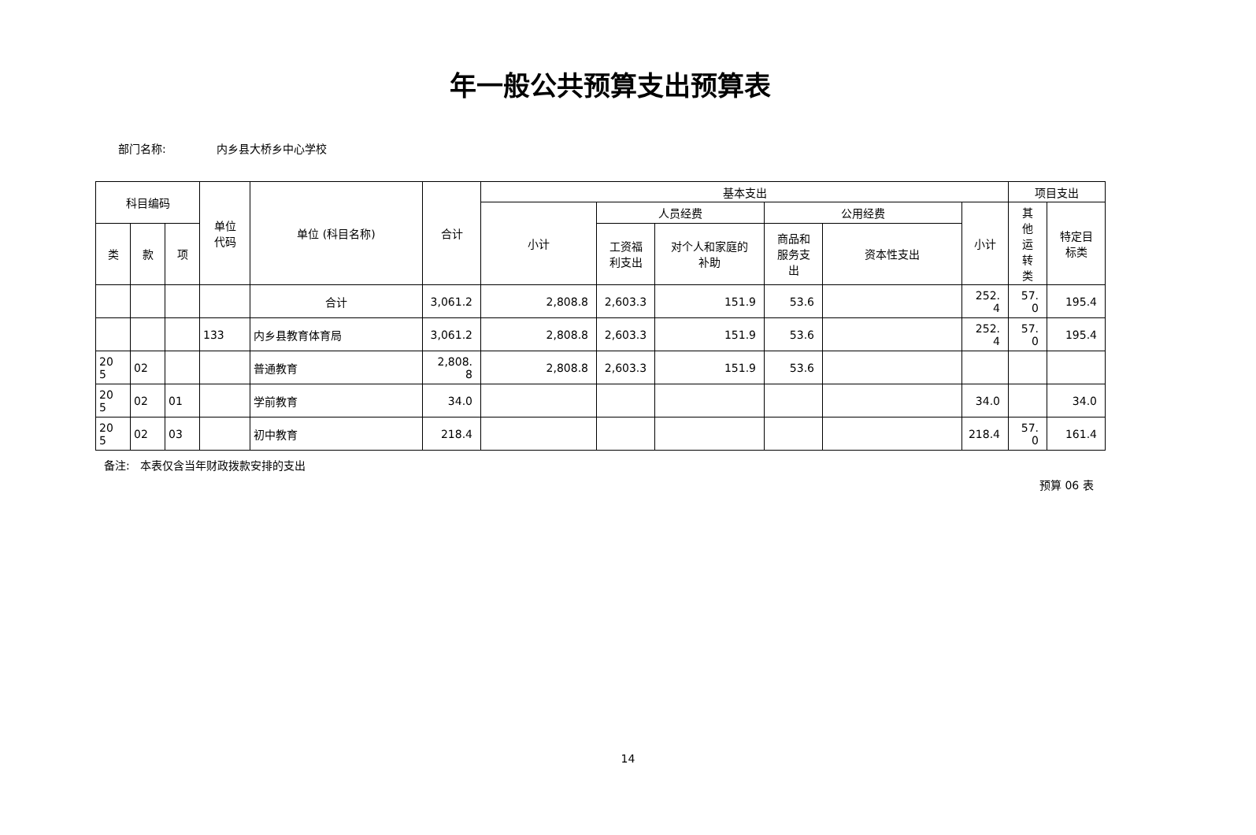年一般公共预算支出预算表
部门名称: 内乡县大桥乡中心学校
| 科目编码 | | | 单位 代码 | 单位 (科目名称) | 合计 | 基本支出 | | | | | | 项目支出 | |
| --- | --- | --- | --- | --- | --- | --- | --- | --- | --- | --- | --- | --- | --- |
| | | | | | | 小计 | 人员经费 | | 公用经费 | | 小计 | 其 他 运 转 类 | 特定目 标类 |
| 类 | 款 | 项 | | | | | 工资福 利支出 | 对个人和家庭的 补助 | 商品和 服务支 出 | 资本性支出 | | | |
| | | | | 合计 | 3,061.2 | 2,808.8 | 2,603.3 | 151.9 | 53.6 | | 252. 4 | 57. 0 | 195.4 |
| | | | 133 | 内乡县教育体育局 | 3,061.2 | 2,808.8 | 2,603.3 | 151.9 | 53.6 | | 252. 4 | 57. 0 | 195.4 |
| 20 5 | 02 | | | 普通教育 | 2,808. 8 | 2,808.8 | 2,603.3 | 151.9 | 53.6 | | | | |
| 20 5 | 02 | 01 | | 学前教育 | 34.0 | | | | | | 34.0 | | 34.0 |
| 20 5 | 02 | 03 | | 初中教育 | 218.4 | | | | | | 218.4 | 57. 0 | 161.4 |
备注: 本表仅含当年财政拨款安排的支出
预算 06 表
14